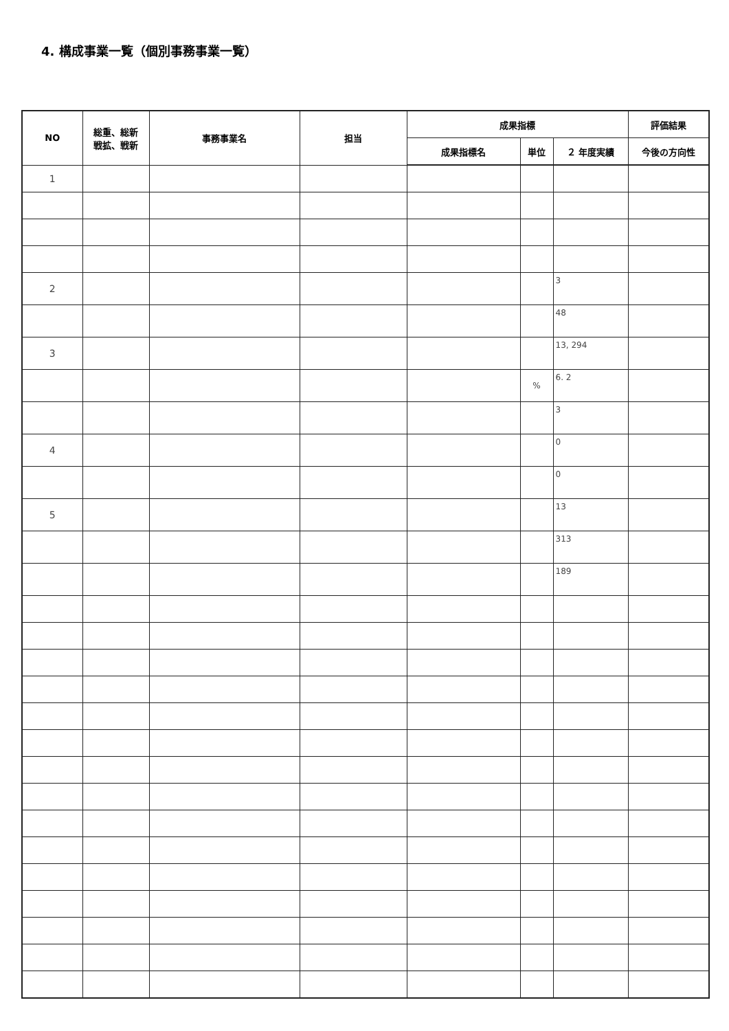4. 構成事業一覧（個別事務事業一覧）
| NO | 総重、総新 戦拡、戦新 | 事務事業名 | 担当 | 成果指標 | | | 評価結果 |
| --- | --- | --- | --- | --- | --- | --- | --- |
| | | | | 成果指標名 | 単位 | ２ 年度実績 | 今後の方向性 |
| 1 | | | | | | | |
| 2 | | | | | | 3 | |
| | | | | | | 48 | |
| 3 | | | | | | 13, 294 | |
| | | | | | % | 6. 2 | |
| | | | | | | 3 | |
| 4 | | | | | | 0 | |
| | | | | | | 0 | |
| 5 | | | | | | 13 | |
| | | | | | | 313 | |
| | | | | | | 189 | |